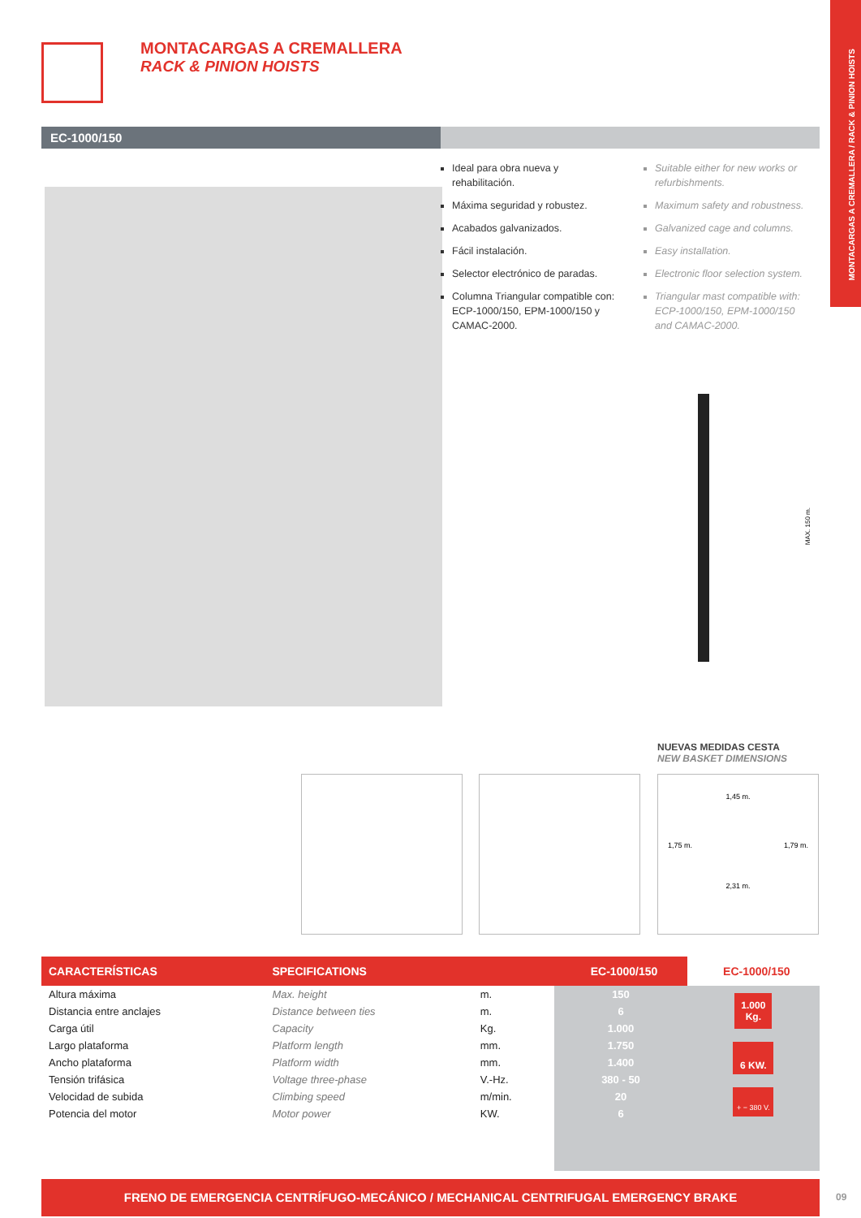MONTACARGAS A CREMALLERA / RACK & PINION HOISTS
MONTACARGAS A CREMALLERA
RACK & PINION HOISTS
EC-1000/150
Ideal para obra nueva y rehabilitación.
Máxima seguridad y robustez.
Acabados galvanizados.
Fácil instalación.
Selector electrónico de paradas.
Columna Triangular compatible con: ECP-1000/150, EPM-1000/150 y CAMAC-2000.
Suitable either for new works or refurbishments.
Maximum safety and robustness.
Galvanized cage and columns.
Easy installation.
Electronic floor selection system.
Triangular mast compatible with: ECP-1000/150, EPM-1000/150 and CAMAC-2000.
MAX. 150 m.
NUEVAS MEDIDAS CESTA
NEW BASKET DIMENSIONS
1,45 m.
1,75 m. 1,79 m.
2,31 m.
| CARACTERÍSTICAS | SPECIFICATIONS | | EC-1000/150 | EC-1000/150 |
| --- | --- | --- | --- | --- |
| Altura máxima | Max. height | m. | 150 | 1.000 Kg. 6 KW. + − 380 V. |
| Distancia entre anclajes | Distance between ties | m. | 6 | |
| Carga útil | Capacity | Kg. | 1.000 | |
| Largo plataforma | Platform length | mm. | 1.750 | |
| Ancho plataforma | Platform width | mm. | 1.400 | |
| Tensión trifásica | Voltage three-phase | V.-Hz. | 380 - 50 | |
| Velocidad de subida | Climbing speed | m/min. | 20 | |
| Potencia del motor | Motor power | KW. | 6 | |
FRENO DE EMERGENCIA CENTRÍFUGO-MECÁNICO / MECHANICAL CENTRIFUGAL EMERGENCY BRAKE
09